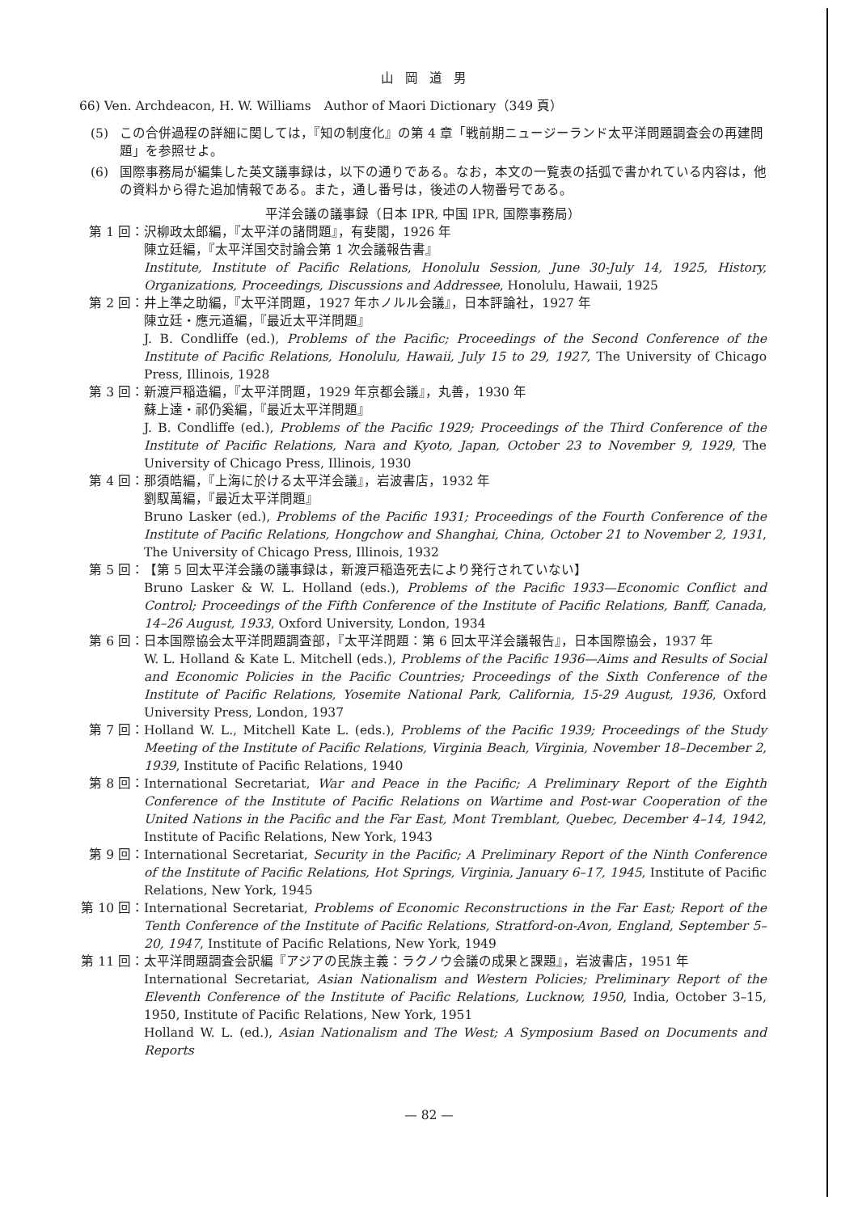山岡道男
66) Ven. Archdeacon, H. W. Williams　Author of Maori Dictionary（349 頁）
(5) この合併過程の詳細に関しては，『知の制度化』の第 4 章「戦前期ニュージーランド太平洋問題調査会の再建問題」を参照せよ。
(6) 国際事務局が編集した英文議事録は，以下の通りである。なお，本文の一覧表の括弧で書かれている内容は，他の資料から得た追加情報である。また，通し番号は，後述の人物番号である。
平洋会議の議事録（日本 IPR, 中国 IPR, 国際事務局）
第 1 回： 沢柳政太郎編，『太平洋の諸問題』，有斐閣，1926 年
陳立廷編，『太平洋国交討論会第 1 次会議報告書』
Institute, Institute of Pacific Relations, Honolulu Session, June 30-July 14, 1925, History, Organizations, Proceedings, Discussions and Addressee, Honolulu, Hawaii, 1925
第 2 回： 井上準之助編，『太平洋問題，1927 年ホノルル会議』，日本評論社，1927 年
陳立廷・應元道編，『最近太平洋問題』
J. B. Condliffe (ed.), Problems of the Pacific; Proceedings of the Second Conference of the Institute of Pacific Relations, Honolulu, Hawaii, July 15 to 29, 1927, The University of Chicago Press, Illinois, 1928
第 3 回： 新渡戸稲造編，『太平洋問題，1929 年京都会議』，丸善，1930 年
蘇上達・祁仍奚編，『最近太平洋問題』
J. B. Condliffe (ed.), Problems of the Pacific 1929; Proceedings of the Third Conference of the Institute of Pacific Relations, Nara and Kyoto, Japan, October 23 to November 9, 1929, The University of Chicago Press, Illinois, 1930
第 4 回： 那須皓編，『上海に於ける太平洋会議』，岩波書店，1932 年
劉馭萬編，『最近太平洋問題』
Bruno Lasker (ed.), Problems of the Pacific 1931; Proceedings of the Fourth Conference of the Institute of Pacific Relations, Hongchow and Shanghai, China, October 21 to November 2, 1931, The University of Chicago Press, Illinois, 1932
第 5 回： 【第 5 回太平洋会議の議事録は，新渡戸稲造死去により発行されていない】
Bruno Lasker & W. L. Holland (eds.), Problems of the Pacific 1933—Economic Conflict and Control; Proceedings of the Fifth Conference of the Institute of Pacific Relations, Banff, Canada, 14–26 August, 1933, Oxford University, London, 1934
第 6 回： 日本国際協会太平洋問題調査部，『太平洋問題：第 6 回太平洋会議報告』，日本国際協会，1937 年
W. L. Holland & Kate L. Mitchell (eds.), Problems of the Pacific 1936—Aims and Results of Social and Economic Policies in the Pacific Countries; Proceedings of the Sixth Conference of the Institute of Pacific Relations, Yosemite National Park, California, 15-29 August, 1936, Oxford University Press, London, 1937
第 7 回： Holland W. L., Mitchell Kate L. (eds.), Problems of the Pacific 1939; Proceedings of the Study Meeting of the Institute of Pacific Relations, Virginia Beach, Virginia, November 18–December 2, 1939, Institute of Pacific Relations, 1940
第 8 回： International Secretariat, War and Peace in the Pacific; A Preliminary Report of the Eighth Conference of the Institute of Pacific Relations on Wartime and Post-war Cooperation of the United Nations in the Pacific and the Far East, Mont Tremblant, Quebec, December 4–14, 1942, Institute of Pacific Relations, New York, 1943
第 9 回： International Secretariat, Security in the Pacific; A Preliminary Report of the Ninth Conference of the Institute of Pacific Relations, Hot Springs, Virginia, January 6–17, 1945, Institute of Pacific Relations, New York, 1945
第 10 回： International Secretariat, Problems of Economic Reconstructions in the Far East; Report of the Tenth Conference of the Institute of Pacific Relations, Stratford-on-Avon, England, September 5–20, 1947, Institute of Pacific Relations, New York, 1949
第 11 回： 太平洋問題調査会訳編『アジアの民族主義：ラクノウ会議の成果と課題』，岩波書店，1951 年
International Secretariat, Asian Nationalism and Western Policies; Preliminary Report of the Eleventh Conference of the Institute of Pacific Relations, Lucknow, 1950, India, October 3–15, 1950, Institute of Pacific Relations, New York, 1951
Holland W. L. (ed.), Asian Nationalism and The West; A Symposium Based on Documents and Reports
— 82 —